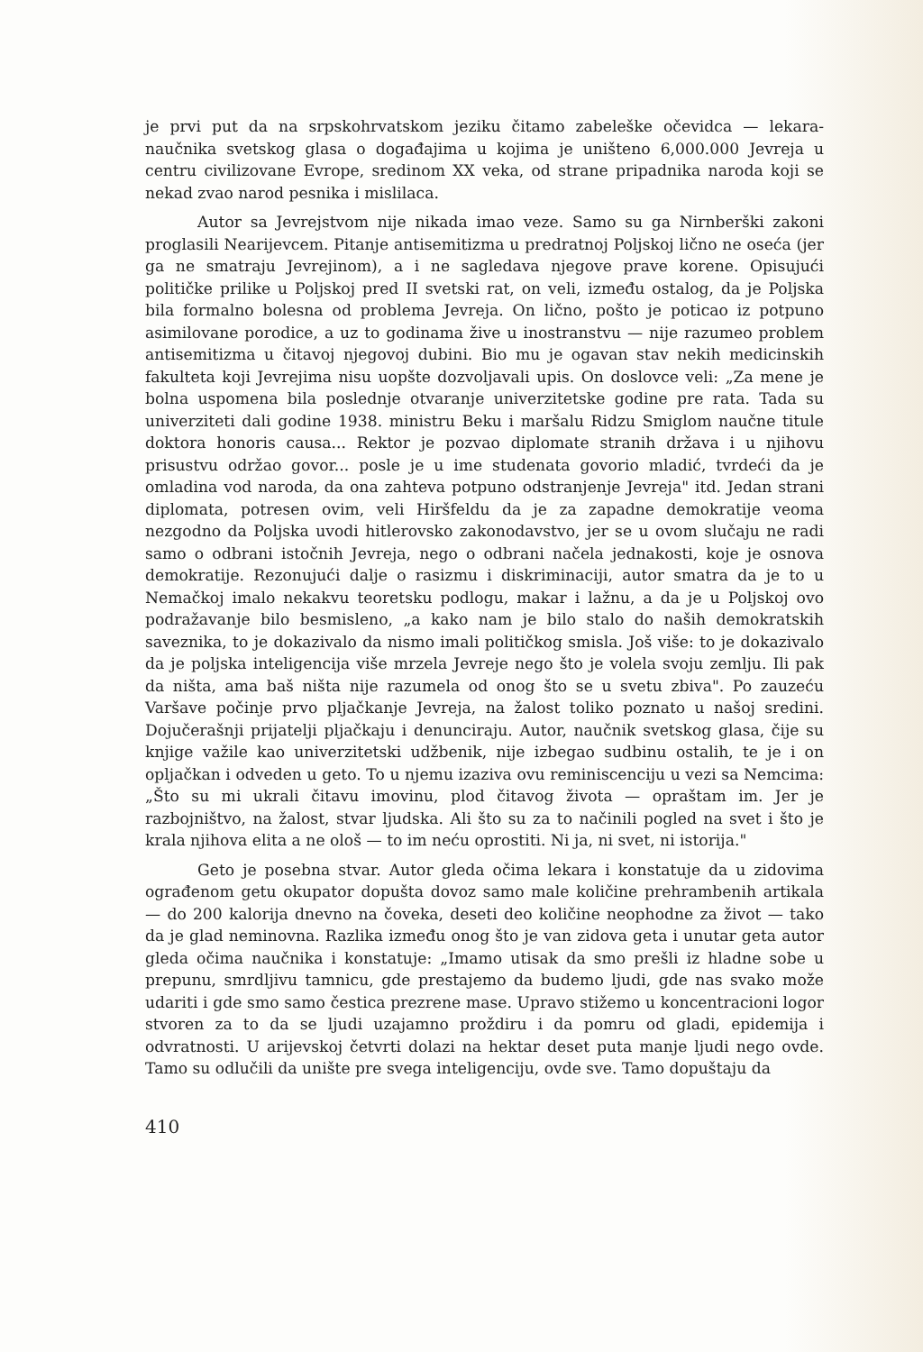je prvi put da na srpskohrvatskom jeziku čitamo zabeleške očevidca — lekara-naučnika svetskog glasa o događajima u kojima je uništeno 6,000.000 Jevreja u centru civilizovane Evrope, sredinom XX veka, od strane pripadnika naroda koji se nekad zvao narod pesnika i mislilaca.
Autor sa Jevrejstvom nije nikada imao veze. Samo su ga Nirnberški zakoni proglasili Nearijevcem. Pitanje antisemitizma u predratnoj Poljskoj lično ne oseća (jer ga ne smatraju Jevrejinom), a i ne sagledava njegove prave korene. Opisujući političke prilike u Poljskoj pred II svetski rat, on veli, između ostalog, da je Poljska bila formalno bolesna od problema Jevreja. On lično, pošto je poticao iz potpuno asimilovane porodice, a uz to godinama žive u inostranstvu — nije razumeo problem antisemitizma u čitavoj njegovoj dubini. Bio mu je ogavan stav nekih medicinskih fakulteta koji Jevrejima nisu uopšte dozvoljavali upis. On doslovce veli: „Za mene je bolna uspomena bila poslednje otvaranje univerzitetske godine pre rata. Tada su univerziteti dali godine 1938. ministru Beku i maršalu Ridzu Smiglom naučne titule doktora honoris causa... Rektor je pozvao diplomate stranih država i u njihovu prisustvu održao govor... posle je u ime studenata govorio mladić, tvrdeći da je omladina vod naroda, da ona zahteva potpuno odstranjenje Jevreja" itd. Jedan strani diplomata, potresen ovim, veli Hiršfeldu da je za zapadne demokratije veoma nezgodno da Poljska uvodi hitlerovsko zakonodavstvo, jer se u ovom slučaju ne radi samo o odbrani istočnih Jevreja, nego o odbrani načela jednakosti, koje je osnova demokratije. Rezonujući dalje o rasizmu i diskriminaciji, autor smatra da je to u Nemačkoj imalo nekakvu teoretsku podlogu, makar i lažnu, a da je u Poljskoj ovo podražavanje bilo besmisleno, „a kako nam je bilo stalo do naših demokratskih saveznika, to je dokazivalo da nismo imali političkog smisla. Još više: to je dokazivalo da je poljska inteligencija više mrzela Jevreje nego što je volela svoju zemlju. Ili pak da ništa, ama baš ništa nije razumela od onog što se u svetu zbiva". Po zauzeću Varšave počinje prvo pljačkanje Jevreja, na žalost toliko poznato u našoj sredini. Dojučerašnji prijatelji pljačkaju i denunciraju. Autor, naučnik svetskog glasa, čije su knjige važile kao univerzitetski udžbenik, nije izbegao sudbinu ostalih, te je i on opljačkan i odveden u geto. To u njemu izaziva ovu reminiscenciju u vezi sa Nemcima: „Što su mi ukrali čitavu imovinu, plod čitavog života — opraštam im. Jer je razbojništvo, na žalost, stvar ljudska. Ali što su za to načinili pogled na svet i što je krala njihova elita a ne ološ — to im neću oprostiti. Ni ja, ni svet, ni istorija."
Geto je posebna stvar. Autor gleda očima lekara i konstatuje da u zidovima ograđenom getu okupator dopušta dovoz samo male količine prehrambenih artikala — do 200 kalorija dnevno na čoveka, deseti deo količine neophodne za život — tako da je glad neminovna. Razlika između onog što je van zidova geta i unutar geta autor gleda očima naučnika i konstatuje: „Imamo utisak da smo prešli iz hladne sobe u prepunu, smrdljivu tamnicu, gde prestajemo da budemo ljudi, gde nas svako može udariti i gde smo samo čestica prezrene mase. Upravo stižemo u koncentracioni logor stvoren za to da se ljudi uzajamno proždiru i da pomru od gladi, epidemija i odvratnosti. U arijevskoj četvrti dolazi na hektar deset puta manje ljudi nego ovde. Tamo su odlučili da unište pre svega inteligenciju, ovde sve. Tamo dopuštaju da
410